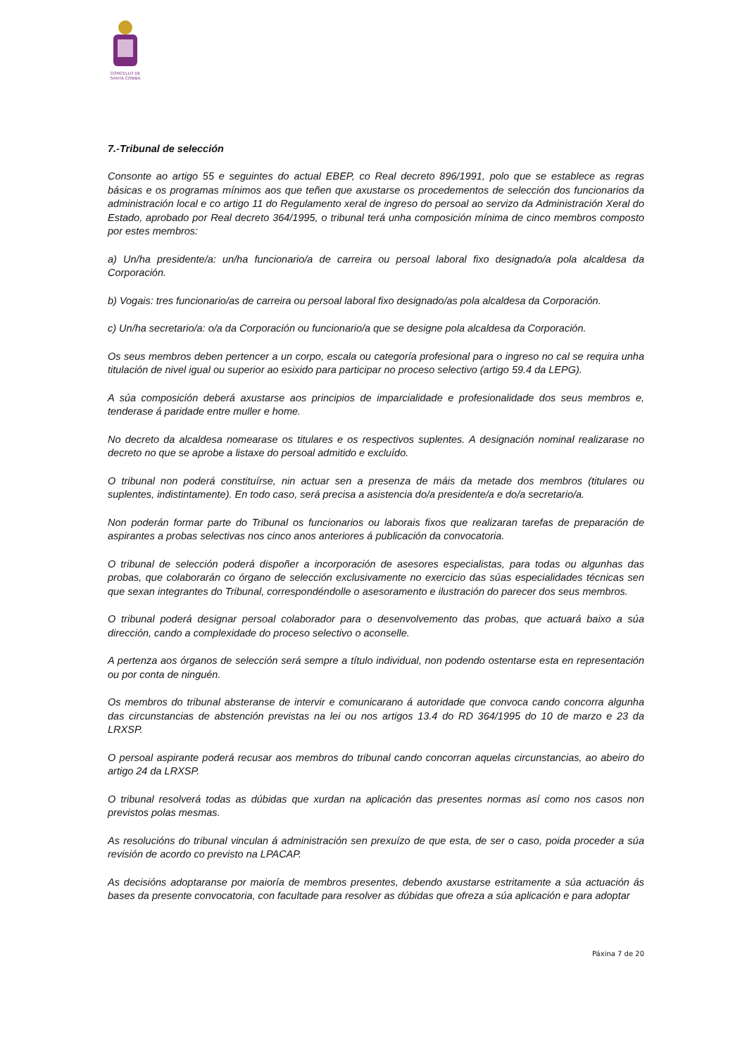CONCELLO DE
SANTA COMBA
7.-Tribunal de selección
Consonte ao artigo 55 e seguintes do actual EBEP, co Real decreto 896/1991, polo que se establece as regras básicas e os programas mínimos aos que teñen que axustarse os procedementos de selección dos funcionarios da administración local e co artigo 11 do Regulamento xeral de ingreso do persoal ao servizo da Administración Xeral do Estado, aprobado por Real decreto 364/1995, o tribunal terá unha composición mínima de cinco membros composto por estes membros:
a) Un/ha presidente/a: un/ha funcionario/a de carreira ou persoal laboral fixo designado/a pola alcaldesa da Corporación.
b) Vogais: tres funcionario/as de carreira ou persoal laboral fixo designado/as pola alcaldesa da Corporación.
c) Un/ha secretario/a: o/a da Corporación ou funcionario/a que se designe pola alcaldesa da Corporación.
Os seus membros deben pertencer a un corpo, escala ou categoría profesional para o ingreso no cal se requira unha titulación de nivel igual ou superior ao esixido para participar no proceso selectivo (artigo 59.4 da LEPG).
A súa composición deberá axustarse aos principios de imparcialidade e profesionalidade dos seus membros e, tenderase á paridade entre muller e home.
No decreto da alcaldesa nomearase os titulares e os respectivos suplentes. A designación nominal realizarase no decreto no que se aprobe a listaxe do persoal admitido e excluído.
O tribunal non poderá constituírse, nin actuar sen a presenza de máis da metade dos membros (titulares ou suplentes, indistintamente). En todo caso, será precisa a asistencia do/a presidente/a e do/a secretario/a.
Non poderán formar parte do Tribunal os funcionarios ou laborais fixos que realizaran tarefas de preparación de aspirantes a probas selectivas nos cinco anos anteriores á publicación da convocatoria.
O tribunal de selección poderá dispoñer a incorporación de asesores especialistas, para todas ou algunhas das probas, que colaborarán co órgano de selección exclusivamente no exercicio das súas especialidades técnicas sen que sexan integrantes do Tribunal, correspondéndolle o asesoramento e ilustración do parecer dos seus membros.
O tribunal poderá designar persoal colaborador para o desenvolvemento das probas, que actuará baixo a súa dirección, cando a complexidade do proceso selectivo o aconselle.
A pertenza aos órganos de selección será sempre a título individual, non podendo ostentarse esta en representación ou por conta de ninguén.
Os membros do tribunal absteranse de intervir e comunicarano á autoridade que convoca cando concorra algunha das circunstancias de abstención previstas na lei ou nos artigos 13.4 do RD 364/1995 do 10 de marzo e 23 da LRXSP.
O persoal aspirante poderá recusar aos membros do tribunal cando concorran aquelas circunstancias, ao abeiro do artigo 24 da LRXSP.
O tribunal resolverá todas as dúbidas que xurdan na aplicación das presentes normas así como nos casos non previstos polas mesmas.
As resolucións do tribunal vinculan á administración sen prexuízo de que esta, de ser o caso, poida proceder a súa revisión de acordo co previsto na LPACAP.
As decisións adoptaranse por maioría de membros presentes, debendo axustarse estritamente a súa actuación ás bases da presente convocatoria, con facultade para resolver as dúbidas que ofreza a súa aplicación e para adoptar
Páxina 7 de 20